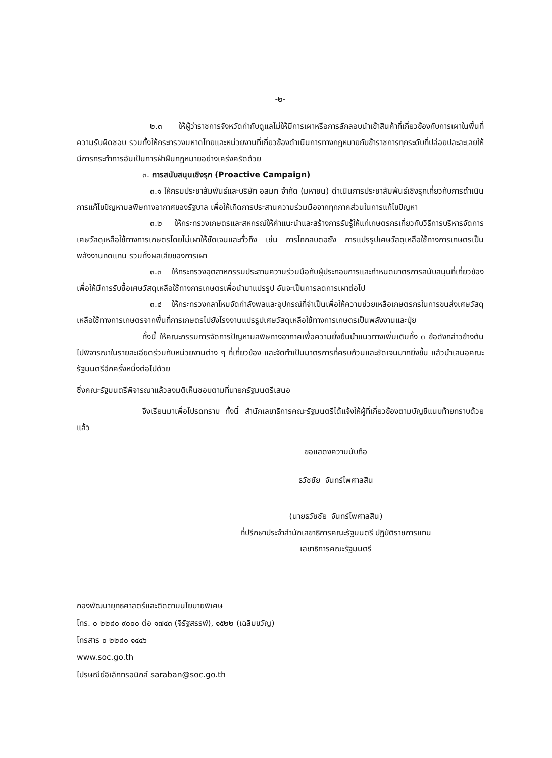-๒-
๒.๓ ให้ผู้ว่าราชการจังหวัดกำกับดูแลไม่ให้มีการเผาหรือการลักลอบนำเข้าสินค้าที่เกี่ยวข้องกับการเผาในพื้นที่ความรับผิดชอบ รวมทั้งให้กระทรวงมหาดไทยและหน่วยงานที่เกี่ยวข้องดำเนินการทางกฎหมายกับข้าราชการทุกระดับที่ปล่อยปละละเลยให้มีการกระทำการอันเป็นการฝ่าฝืนกฎหมายอย่างเคร่งครัดด้วย
๓. การสนับสนุนเชิงรุก (Proactive Campaign)
๓.๑ ให้กรมประชาสัมพันธ์และบริษัท อสมท จำกัด (มหาชน) ดำเนินการประชาสัมพันธ์เชิงรุกเกี่ยวกับการดำเนินการแก้ไขปัญหามลพิษทางอากาศของรัฐบาล เพื่อให้เกิดการประสานความร่วมมือจากทุกภาคส่วนในการแก้ไขปัญหา
๓.๒ ให้กระทรวงเกษตรและสหกรณ์ให้คำแนะนำและสร้างการรับรู้ให้แก่เกษตรกรเกี่ยวกับวิธีการบริหารจัดการเศษวัสดุเหลือใช้ทางการเกษตรโดยไม่เผาให้ชัดเจนและทั่วถึง เช่น การไถกลบตอซัง การแปรรูปเศษวัสดุเหลือใช้ทางการเกษตรเป็นพลังงานทดแทน รวมทั้งผลเสียของการเผา
๓.๓ ให้กระทรวงอุตสาหกรรมประสานความร่วมมือกับผู้ประกอบการและกำหนดมาตรการสนับสนุนที่เกี่ยวข้อง เพื่อให้มีการรับซื้อเศษวัสดุเหลือใช้ทางการเกษตรเพื่อนำมาแปรรูป อันจะเป็นการลดการเผาต่อไป
๓.๔ ให้กระทรวงกลาโหมจัดกำลังพลและอุปกรณ์ที่จำเป็นเพื่อให้ความช่วยเหลือเกษตรกรในการขนส่งเศษวัสดุเหลือใช้ทางการเกษตรจากพื้นที่การเกษตรไปยังโรงงานแปรรูปเศษวัสดุเหลือใช้ทางการเกษตรเป็นพลังงานและปุ๋ย
ทั้งนี้ ให้คณะกรรมการจัดการปัญหามลพิษทางอากาศเพื่อความยั่งยืนนำแนวทางเพิ่มเติมทั้ง ๓ ข้อดังกล่าวข้างต้นไปพิจารณาในรายละเอียดร่วมกับหน่วยงานต่าง ๆ ที่เกี่ยวข้อง และจัดทำเป็นมาตรการที่ครบถ้วนและชัดเจนมากยิ่งขึ้น แล้วนำเสนอคณะรัฐมนตรีอีกครั้งหนึ่งต่อไปด้วย
ซึ่งคณะรัฐมนตรีพิจารณาแล้วลงมติเห็นชอบตามที่นายกรัฐมนตรีเสนอ
จึงเรียนมาเพื่อโปรดทราบ ทั้งนี้ สำนักเลขาธิการคณะรัฐมนตรีได้แจ้งให้ผู้ที่เกี่ยวข้องตามบัญชีแนบท้ายทราบด้วยแล้ว
ขอแสดงความนับถือ
ธวัชชัย จันทร์ไพศาลสิน
(นายธวัชชัย จันทร์ไพศาลสิน)
ที่ปรึกษาประจำสำนักเลขาธิการคณะรัฐมนตรี ปฏิบัติราชการแทน
เลขาธิการคณะรัฐมนตรี
กองพัฒนายุทธศาสตร์และติดตามนโยบายพิเศษ
โทร. ๐ ๒๒๘๐ ๙๐๐๐ ต่อ ๑๗๔๓ (จิรัฐสรรพ์), ๑๕๒๒ (เฉลิมขวัญ)
โทรสาร ๐ ๒๒๘๐ ๑๔๔๖
www.soc.go.th
ไปรษณีย์อิเล็กทรอนิกส์ saraban@soc.go.th